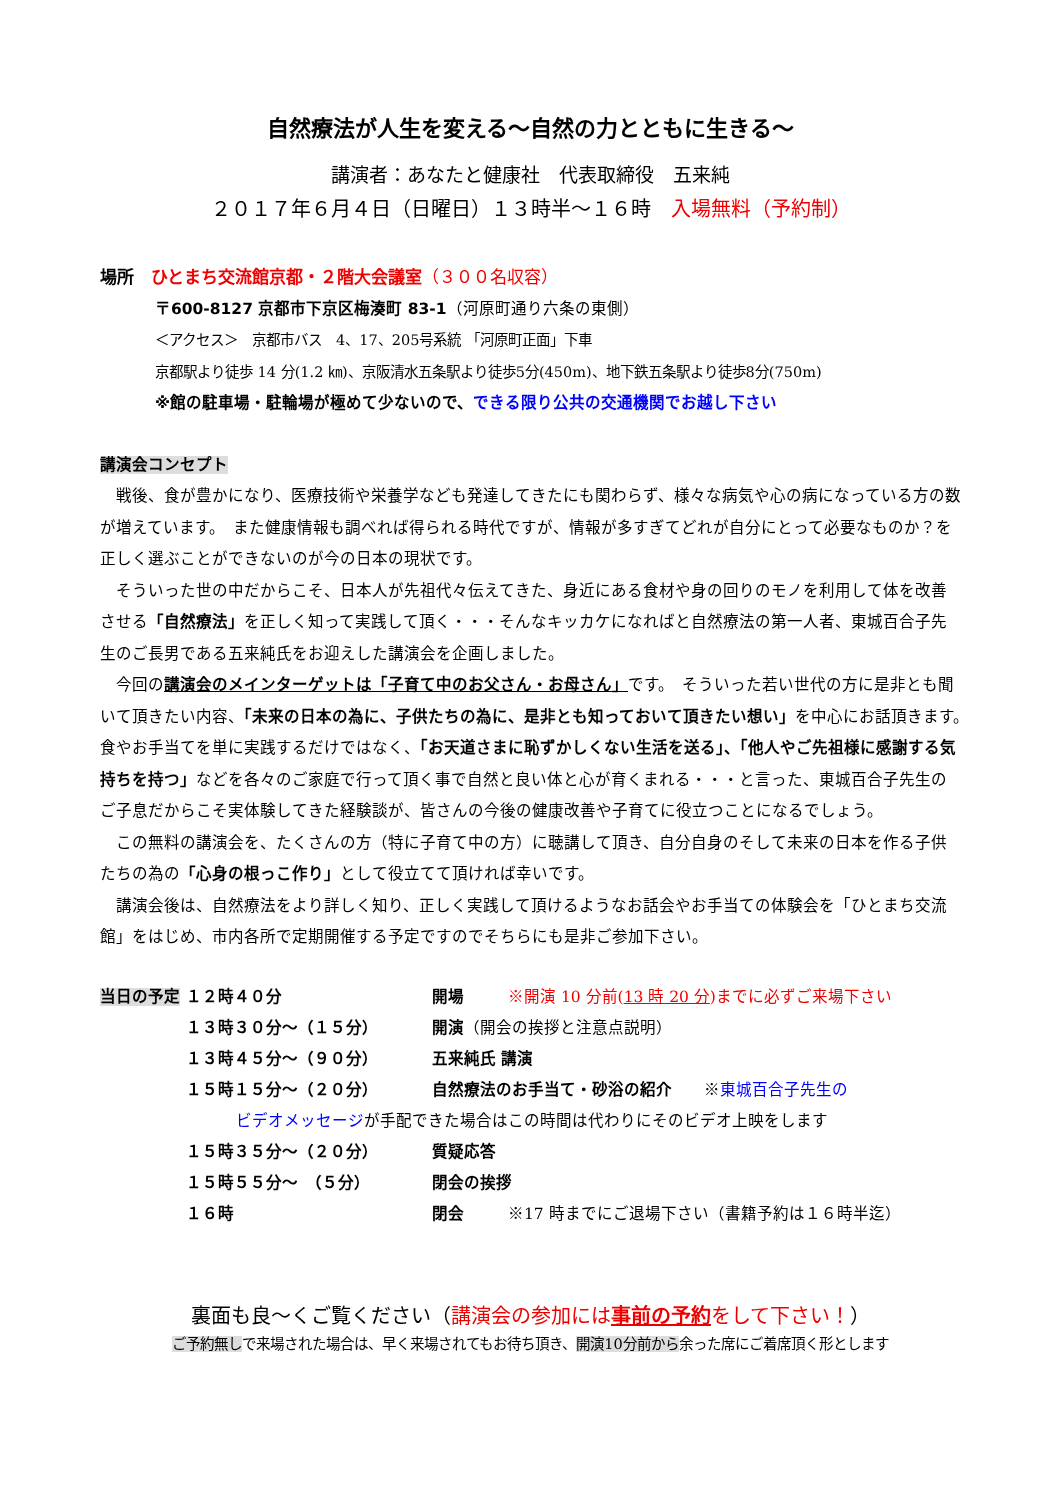自然療法が人生を変える～自然の力とともに生きる～
講演者：あなたと健康社　代表取締役　五来純
２０１７年６月４日（日曜日）１３時半～１６時　入場無料（予約制）
場所　ひとまち交流館京都・２階大会議室（３００名収容）
〒600-8127 京都市下京区梅湊町 83-1（河原町通り六条の東側）
＜アクセス＞　京都市バス　4、17、205号系統 「河原町正面」下車
京都駅より徒歩 14 分(1.2 ㎞)、京阪清水五条駅より徒歩5分(450m)、地下鉄五条駅より徒歩8分(750m)
※館の駐車場・駐輪場が極めて少ないので、できる限り公共の交通機関でお越し下さい
講演会コンセプト
　戦後、食が豊かになり、医療技術や栄養学なども発達してきたにも関わらず、様々な病気や心の病になっている方の数が増えています。　また健康情報も調べれば得られる時代ですが、情報が多すぎてどれが自分にとって必要なものか？を正しく選ぶことができないのが今の日本の現状です。
　そういった世の中だからこそ、日本人が先祖代々伝えてきた、身近にある食材や身の回りのモノを利用して体を改善させる「自然療法」を正しく知って実践して頂く・・・そんなキッカケになればと自然療法の第一人者、東城百合子先生のご長男である五来純氏をお迎えした講演会を企画しました。
　今回の講演会のメインターゲットは「子育て中のお父さん・お母さん」です。　そういった若い世代の方に是非とも聞いて頂きたい内容、「未来の日本の為に、子供たちの為に、是非とも知っておいて頂きたい想い」を中心にお話頂きます。　食やお手当てを単に実践するだけではなく、「お天道さまに恥ずかしくない生活を送る」、「他人やご先祖様に感謝する気持ちを持つ」などを各々のご家庭で行って頂く事で自然と良い体と心が育くまれる・・・と言った、東城百合子先生のご子息だからこそ実体験してきた経験談が、皆さんの今後の健康改善や子育てに役立つことになるでしょう。
　この無料の講演会を、たくさんの方（特に子育て中の方）に聴講して頂き、自分自身のそして未来の日本を作る子供たちの為の「心身の根っこ作り」として役立てて頂ければ幸いです。
　講演会後は、自然療法をより詳しく知り、正しく実践して頂けるようなお話会やお手当ての体験会を「ひとまち交流館」をはじめ、市内各所で定期開催する予定ですのでそちらにも是非ご参加下さい。
| 当日の予定 | １２時４０分 | 開場 | ※開演 10 分前( 13 時 20 分 )までに必ずご来場下さい |
| | １３時３０分～（１５分） | 開演 （開会の挨拶と注意点説明） | |
| | １３時４５分～（９０分） | 五来純氏 講演 | |
| | １５時１５分～（２０分） | 自然療法のお手当て・砂浴の紹介 ※ 東城百合子先生の | |
| | ビデオメッセージ が手配できた場合はこの時間は代わりにそのビデオ上映をします | | |
| | １５時３５分～（２０分） | 質疑応答 | |
| | １５時５５分～ （５分） | 閉会の挨拶 | |
| | １６時 | 閉会 | ※17 時までにご退場下さい（書籍予約は１６時半迄） |
裏面も良～くご覧ください（講演会の参加には事前の予約をして下さい！）
ご予約無しで来場された場合は、早く来場されてもお待ち頂き、開演10分前から余った席にご着席頂く形とします